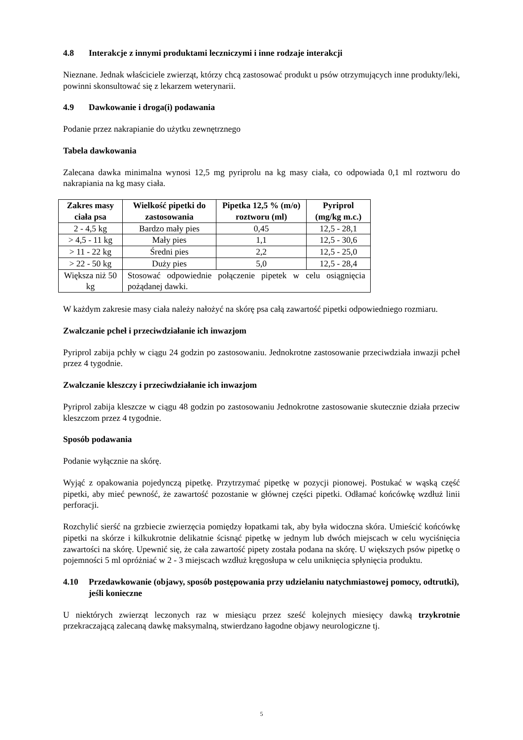4.8 Interakcje z innymi produktami leczniczymi i inne rodzaje interakcji
Nieznane. Jednak właściciele zwierząt, którzy chcą zastosować produkt u psów otrzymujących inne produkty/leki, powinni skonsultować się z lekarzem weterynarii.
4.9 Dawkowanie i droga(i) podawania
Podanie przez nakrapianie do użytku zewnętrznego
Tabela dawkowania
Zalecana dawka minimalna wynosi 12,5 mg pyriprolu na kg masy ciała, co odpowiada 0,1 ml roztworu do nakrapiania na kg masy ciała.
| Zakres masy ciała psa | Wielkość pipetki do zastosowania | Pipetka 12,5 % (m/o) roztworu (ml) | Pyriprol (mg/kg m.c.) |
| --- | --- | --- | --- |
| 2 - 4,5 kg | Bardzo mały pies | 0,45 | 12,5 - 28,1 |
| > 4,5 - 11 kg | Mały pies | 1,1 | 12,5 - 30,6 |
| > 11 - 22 kg | Średni pies | 2,2 | 12,5 - 25,0 |
| > 22 - 50 kg | Duży pies | 5,0 | 12,5 - 28,4 |
| Większa niż 50 kg | Stosować odpowiednie połączenie pipetek w celu osiągnięcia pożądanej dawki. | | |
W każdym zakresie masy ciała należy nałożyć na skórę psa całą zawartość pipetki odpowiedniego rozmiaru.
Zwalczanie pcheł i przeciwdziałanie ich inwazjom
Pyriprol zabija pchły w ciągu 24 godzin po zastosowaniu. Jednokrotne zastosowanie przeciwdziała inwazji pcheł przez 4 tygodnie.
Zwalczanie kleszczy i przeciwdziałanie ich inwazjom
Pyriprol zabija kleszcze w ciągu 48 godzin po zastosowaniu Jednokrotne zastosowanie skutecznie działa przeciw kleszczom przez 4 tygodnie.
Sposób podawania
Podanie wyłącznie na skórę.
Wyjąć z opakowania pojedynczą pipetkę. Przytrzymać pipetkę w pozycji pionowej. Postukać w wąską część pipetki, aby mieć pewność, że zawartość pozostanie w głównej części pipetki. Odłamać końcówkę wzdłuż linii perforacji.
Rozchylić sierść na grzbiecie zwierzęcia pomiędzy łopatkami tak, aby była widoczna skóra. Umieścić końcówkę pipetki na skórze i kilkukrotnie delikatnie ścisnąć pipetkę w jednym lub dwóch miejscach w celu wyciśnięcia zawartości na skórę. Upewnić się, że cała zawartość pipety została podana na skórę. U większych psów pipetkę o pojemności 5 ml opróżniać w 2 - 3 miejscach wzdłuż kręgosłupa w celu uniknięcia spłynięcia produktu.
4.10 Przedawkowanie (objawy, sposób postępowania przy udzielaniu natychmiastowej pomocy, odtrutki), jeśli konieczne
U niektórych zwierząt leczonych raz w miesiącu przez sześć kolejnych miesięcy dawką trzykrotnie przekraczającą zalecaną dawkę maksymalną, stwierdzano łagodne objawy neurologiczne tj.
5